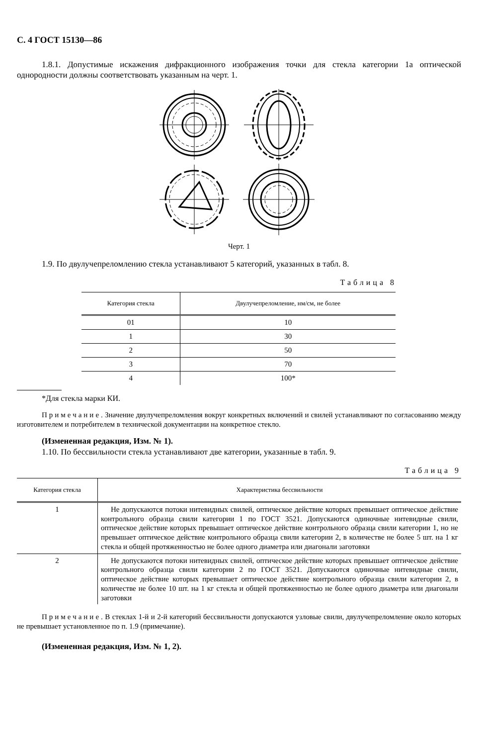С. 4 ГОСТ 15130—86
1.8.1. Допустимые искажения дифракционного изображения точки для стекла категории 1а оптической однородности должны соответствовать указанным на черт. 1.
Черт. 1
1.9. По двулучепреломлению стекла устанавливают 5 категорий, указанных в табл. 8.
Таблица 8
| Категория стекла | Двулучепреломление, нм/см, не более |
| --- | --- |
| 01 | 10 |
| 1 | 30 |
| 2 | 50 |
| 3 | 70 |
| 4 | 100* |
*Для стекла марки КИ.
Примечание. Значение двулучепреломления вокруг конкретных включений и свилей устанавливают по согласованию между изготовителем и потребителем в технической документации на конкретное стекло.
(Измененная редакция, Изм. № 1).
1.10. По бессвильности стекла устанавливают две категории, указанные в табл. 9.
Таблица 9
| Категория стекла | Характеристика бессвильности |
| --- | --- |
| 1 | Не допускаются потоки нитевидных свилей, оптическое действие которых превышает оптическое действие контрольного образца свили категории 1 по ГОСТ 3521. Допускаются одиночные нитевидные свили, оптическое действие которых превышает оптическое действие контрольного образца свили категории 1, но не превышает оптическое действие контрольного образца свили категории 2, в количестве не более 5 шт. на 1 кг стекла и общей протяженностью не более одного диаметра или диагонали заготовки |
| 2 | Не допускаются потоки нитевидных свилей, оптическое действие которых превышает оптическое действие контрольного образца свили категории 2 по ГОСТ 3521. Допускаются одиночные нитевидные свили, оптическое действие которых превышает оптическое действие контрольного образца свили категории 2, в количестве не более 10 шт. на 1 кг стекла и общей протяженностью не более одного диаметра или диагонали заготовки |
Примечание. В стеклах 1-й и 2-й категорий бессвильности допускаются узловые свили, двулучепреломление около которых не превышает установленное по п. 1.9 (примечание).
(Измененная редакция, Изм. № 1, 2).